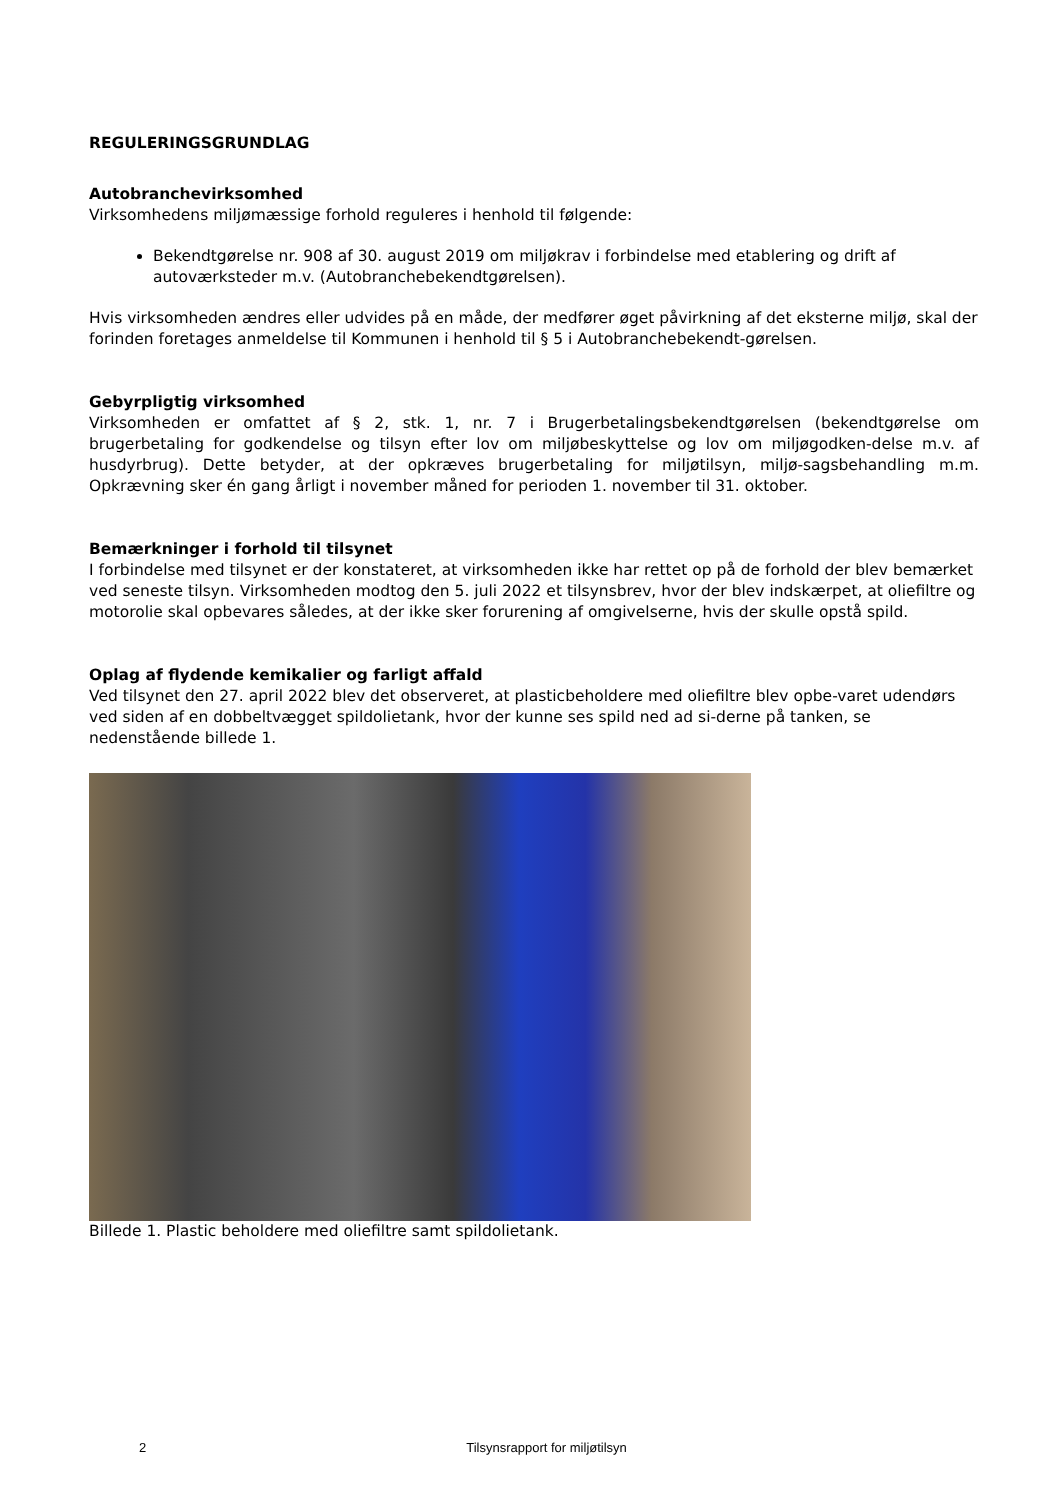REGULERINGSGRUNDLAG
Autobranchevirksomhed
Virksomhedens miljømæssige forhold reguleres i henhold til følgende:
Bekendtgørelse nr. 908 af 30. august 2019 om miljøkrav i forbindelse med etablering og drift af autoværksteder m.v. (Autobranchebekendtgørelsen).
Hvis virksomheden ændres eller udvides på en måde, der medfører øget påvirkning af det eksterne miljø, skal der forinden foretages anmeldelse til Kommunen i henhold til § 5 i Autobranchebekendt-gørelsen.
Gebyrpligtig virksomhed
Virksomheden er omfattet af § 2, stk. 1, nr. 7 i Brugerbetalingsbekendtgørelsen (bekendtgørelse om brugerbetaling for godkendelse og tilsyn efter lov om miljøbeskyttelse og lov om miljøgodken-delse m.v. af husdyrbrug). Dette betyder, at der opkræves brugerbetaling for miljøtilsyn, miljø-sagsbehandling m.m. Opkrævning sker én gang årligt i november måned for perioden 1. november til 31. oktober.
Bemærkninger i forhold til tilsynet
I forbindelse med tilsynet er der konstateret, at virksomheden ikke har rettet op på de forhold der blev bemærket ved seneste tilsyn. Virksomheden modtog den 5. juli 2022 et tilsynsbrev, hvor der blev indskærpet, at oliefiltre og motorolie skal opbevares således, at der ikke sker forurening af omgivelserne, hvis der skulle opstå spild.
Oplag af flydende kemikalier og farligt affald
Ved tilsynet den 27. april 2022 blev det observeret, at plasticbeholdere med oliefiltre blev opbe-varet udendørs ved siden af en dobbeltvægget spildolietank, hvor der kunne ses spild ned ad si-derne på tanken, se nedenstående billede 1.
Billede 1. Plastic beholdere med oliefiltre samt spildolietank.
2 Tilsynsrapport for miljøtilsyn